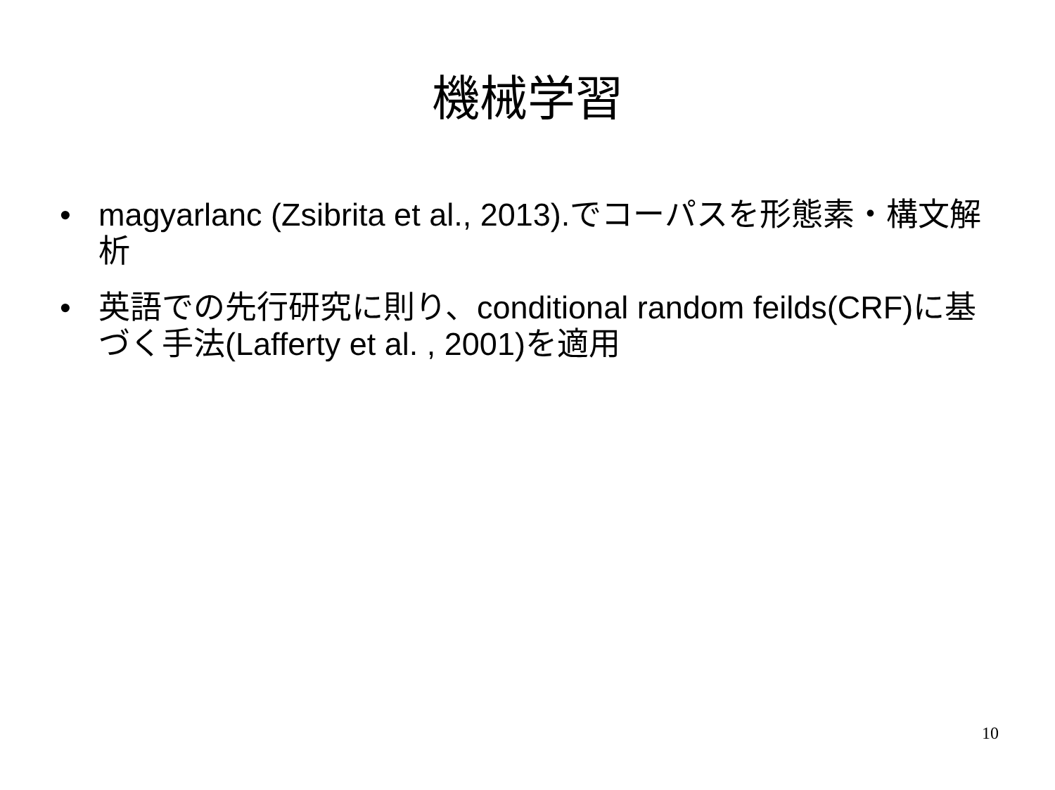機械学習
• magyarlanc (Zsibrita et al., 2013).でコーパスを形態素・構文解析
• 英語での先行研究に則り、conditional random feilds(CRF)に基づく手法(Lafferty et al. , 2001)を適用
10